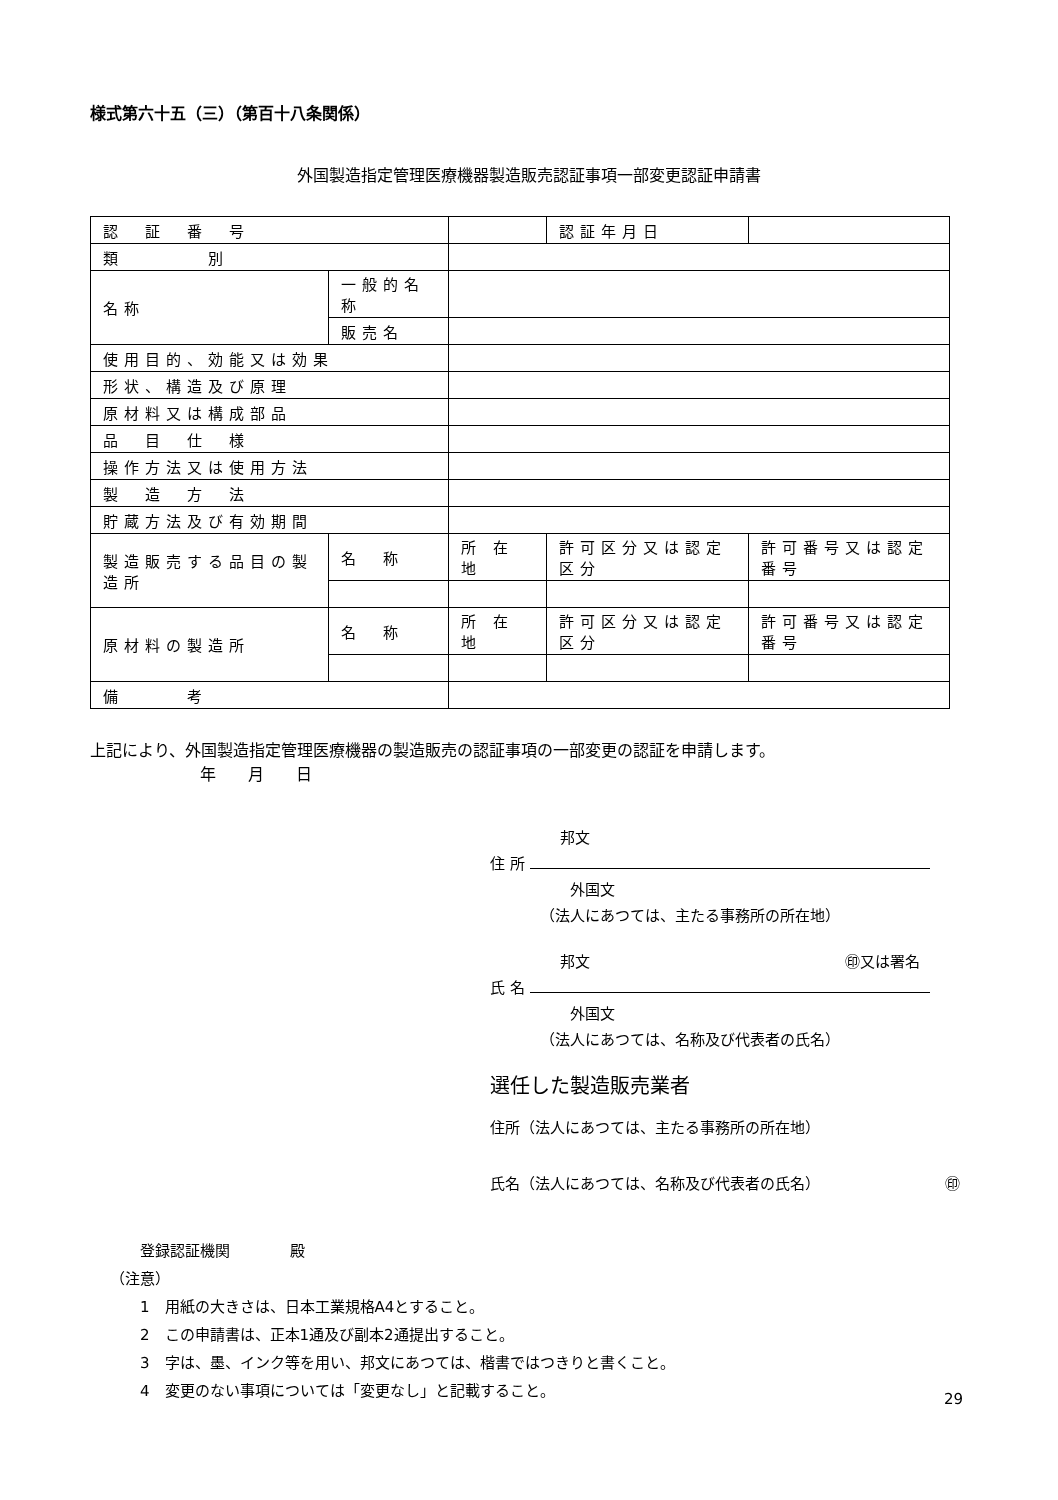様式第六十五（三）（第百十八条関係）
外国製造指定管理医療機器製造販売認証事項一部変更認証申請書
| 認 証 番 号 | | | | 認証年月日 | |
| 類 別 | | | | | |
| 名称 | 一般的名称 | | | | |
| | 販売名 | | | | |
| 使用目的、効能又は効果 | | | | | |
| 形状、構造及び原理 | | | | | |
| 原材料又は構成部品 | | | | | |
| 品 目 仕 様 | | | | | |
| 操作方法又は使用方法 | | | | | |
| 製 造 方 法 | | | | | |
| 貯蔵方法及び有効期間 | | | | | |
| 製造販売する品目の製造所 | 名 称 | 所 在 地 | 許可区分又は認定区分 | | 許可番号又は認定番号 |
| 原材料の製造所 | 名 称 | 所 在 地 | 許可区分又は認定区分 | | 許可番号又は認定番号 |
| 備 考 | | | | | |
上記により、外国製造指定管理医療機器の製造販売の認証事項の一部変更の認証を申請します。
年　　月　　日
邦文
住 所
外国文
（法人にあつては、主たる事務所の所在地）
邦文 ㊞又は署名
氏 名
外国文
（法人にあつては、名称及び代表者の氏名）
選任した製造販売業者
住所（法人にあつては、主たる事務所の所在地）
氏名（法人にあつては、名称及び代表者の氏名） ㊞
登録認証機関　　　　殿
（注意）
1　用紙の大きさは、日本工業規格A4とすること。
2　この申請書は、正本1通及び副本2通提出すること。
3　字は、墨、インク等を用い、邦文にあつては、楷書ではつきりと書くこと。
4　変更のない事項については「変更なし」と記載すること。
29